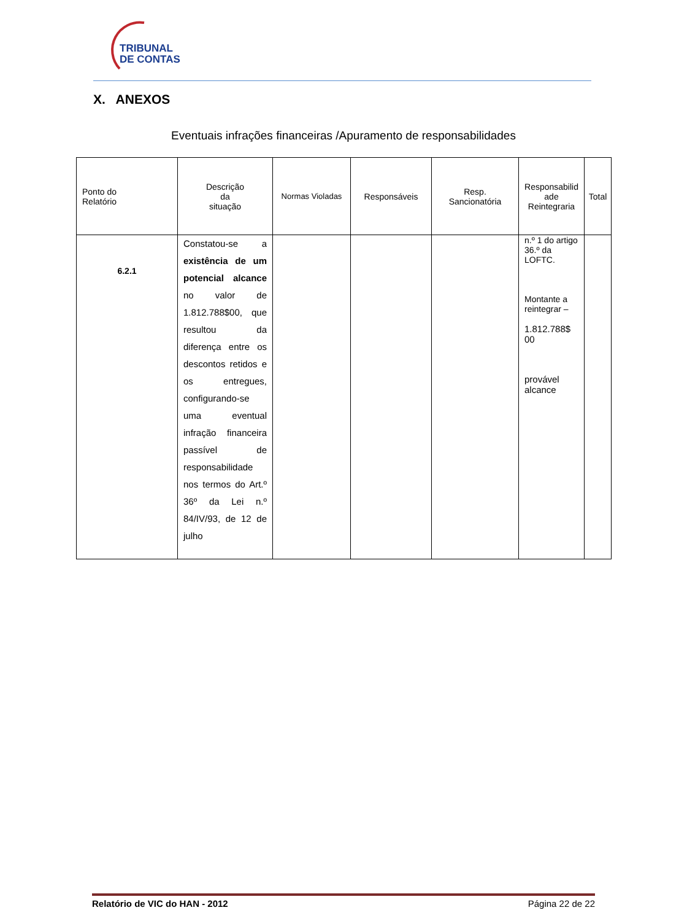TRIBUNAL
DE CONTAS
X. ANEXOS
Eventuais infrações financeiras /Apuramento de responsabilidades
| Ponto do Relatório | Descrição da situação | Normas Violadas | Responsáveis | Resp. Sancionatória | Responsabilid ade Reintegraria | Total |
| --- | --- | --- | --- | --- | --- | --- |
| 6.2.1 | Constatou-se a existência de um potencial alcance no valor de 1.812.788$00, que resultou da diferença entre os descontos retidos e os entregues, configurando-se uma eventual infração financeira passível de responsabilidade nos termos do Art.º 36º da Lei n.º 84/IV/93, de 12 de julho | | | | n.º 1 do artigo 36.º da LOFTC. Montante a reintegrar – 1.812.788$ 00 provável alcance | |
Relatório de VIC do HAN - 2012 Página 22 de 22